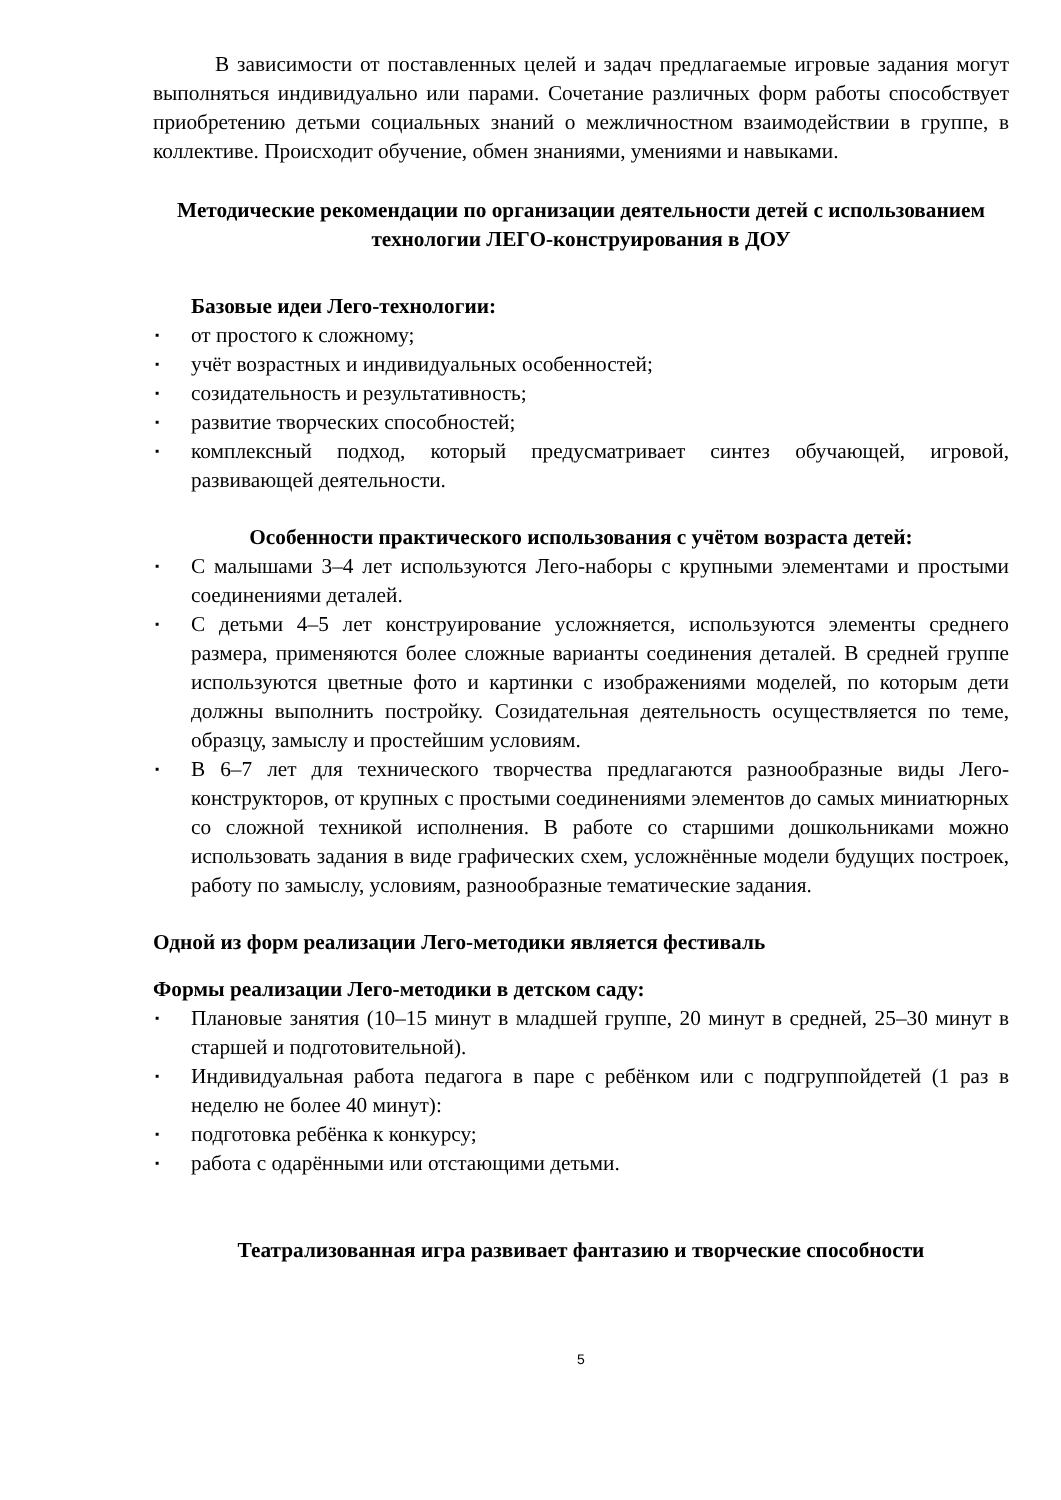В зависимости от поставленных целей и задач предлагаемые игровые задания могут выполняться индивидуально или парами. Сочетание различных форм работы способствует приобретению детьми социальных знаний о межличностном взаимодействии в группе, в коллективе. Происходит обучение, обмен знаниями, умениями и навыками.
Методические рекомендации по организации деятельности детей с использованием технологии ЛЕГО-конструирования в ДОУ
Базовые идеи Лего-технологии:
▪ от простого к сложному;
▪ учёт возрастных и индивидуальных особенностей;
▪ созидательность и результативность;
▪ развитие творческих способностей;
▪ комплексный подход, который предусматривает синтез обучающей, игровой, развивающей деятельности.
Особенности практического использования с учётом возраста детей:
▪ С малышами 3–4 лет используются Лего-наборы с крупными элементами и простыми соединениями деталей.
▪ С детьми 4–5 лет конструирование усложняется, используются элементы среднего размера, применяются более сложные варианты соединения деталей. В средней группе используются цветные фото и картинки с изображениями моделей, по которым дети должны выполнить постройку. Созидательная деятельность осуществляется по теме, образцу, замыслу и простейшим условиям.
▪ В 6–7 лет для технического творчества предлагаются разнообразные виды Лего-конструкторов, от крупных с простыми соединениями элементов до самых миниатюрных со сложной техникой исполнения. В работе со старшими дошкольниками можно использовать задания в виде графических схем, усложнённые модели будущих построек, работу по замыслу, условиям, разнообразные тематические задания.
Одной из форм реализации Лего-методики является фестиваль
Формы реализации Лего-методики в детском саду:
▪ Плановые занятия (10–15 минут в младшей группе, 20 минут в средней, 25–30 минут в старшей и подготовительной).
▪ Индивидуальная работа педагога в паре с ребёнком или с подгруппойдетей (1 раз в неделю не более 40 минут):
▪ подготовка ребёнка к конкурсу;
▪ работа с одарёнными или отстающими детьми.
Театрализованная игра развивает фантазию и творческие способности
5